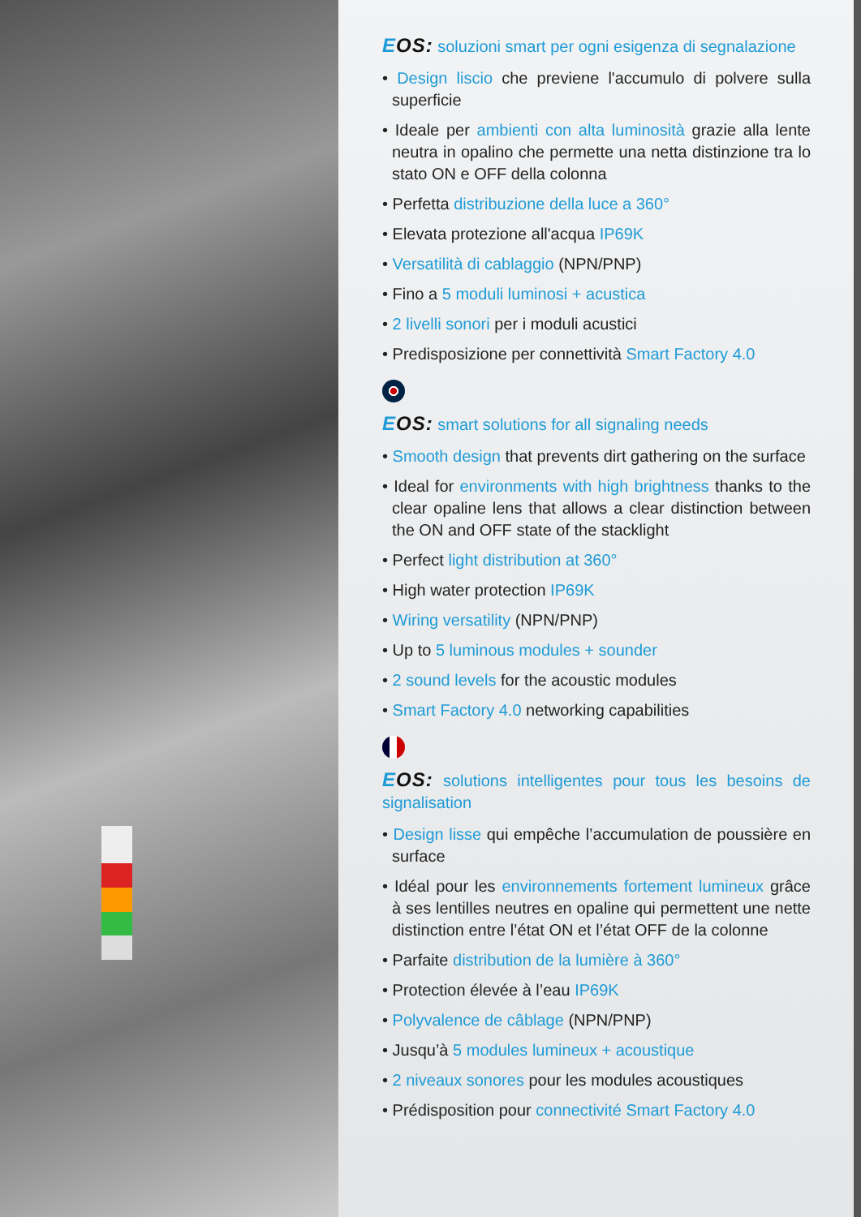EOS: soluzioni smart per ogni esigenza di segnalazione
• Design liscio che previene l'accumulo di polvere sulla superficie
• Ideale per ambienti con alta luminosità grazie alla lente neutra in opalino che permette una netta distinzione tra lo stato ON e OFF della colonna
• Perfetta distribuzione della luce a 360°
• Elevata protezione all'acqua IP69K
• Versatilità di cablaggio (NPN/PNP)
• Fino a 5 moduli luminosi + acustica
• 2 livelli sonori per i moduli acustici
• Predisposizione per connettività Smart Factory 4.0
EOS: smart solutions for all signaling needs
• Smooth design that prevents dirt gathering on the surface
• Ideal for environments with high brightness thanks to the clear opaline lens that allows a clear distinction between the ON and OFF state of the stacklight
• Perfect light distribution at 360°
• High water protection IP69K
• Wiring versatility (NPN/PNP)
• Up to 5 luminous modules + sounder
• 2 sound levels for the acoustic modules
• Smart Factory 4.0 networking capabilities
EOS: solutions intelligentes pour tous les besoins de signalisation
• Design lisse qui empêche l’accumulation de poussière en surface
• Idéal pour les environnements fortement lumineux grâce à ses lentilles neutres en opaline qui permettent une nette distinction entre l’état ON et l’état OFF de la colonne
• Parfaite distribution de la lumière à 360°
• Protection élevée à l’eau IP69K
• Polyvalence de câblage (NPN/PNP)
• Jusqu’à 5 modules lumineux + acoustique
• 2 niveaux sonores pour les modules acoustiques
• Prédisposition pour connectivité Smart Factory 4.0